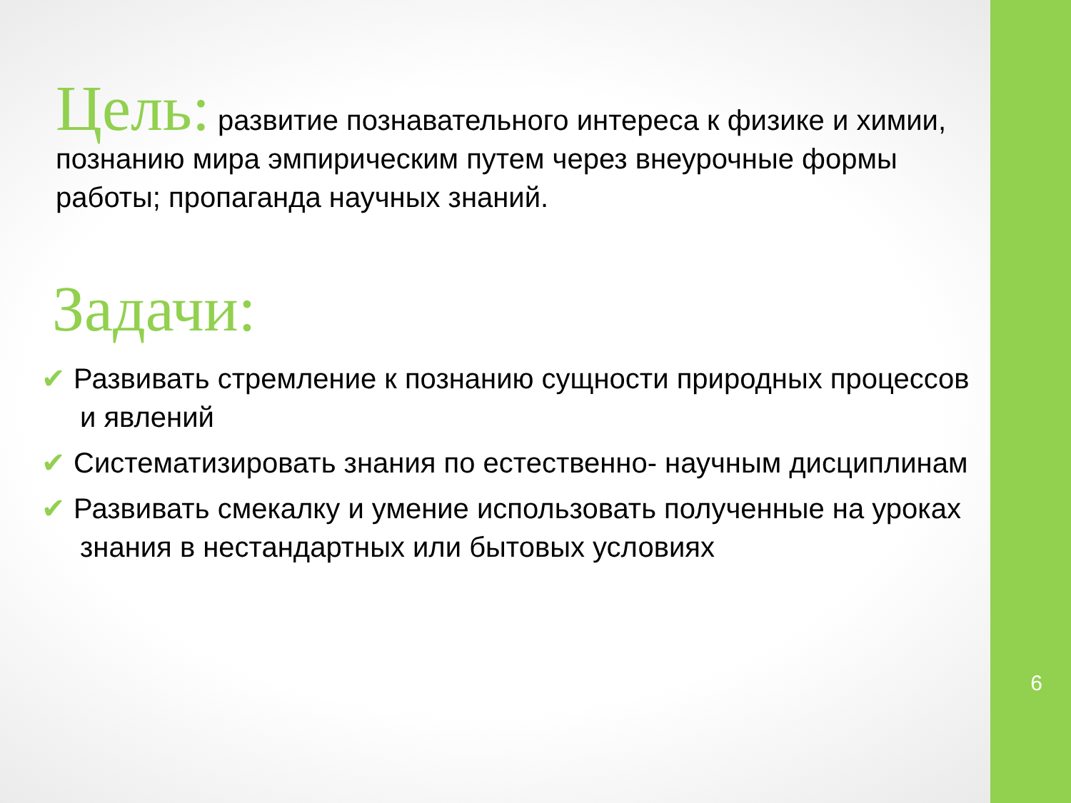Цель: развитие познавательного интереса к физике и химии, познанию мира эмпирическим путем через внеурочные формы работы; пропаганда научных знаний.
Задачи:
✔ Развивать стремление к познанию сущности природных процессов и явлений
✔ Систематизировать знания по естественно- научным дисциплинам
✔ Развивать смекалку и умение использовать полученные на уроках знания в нестандартных или бытовых условиях
6